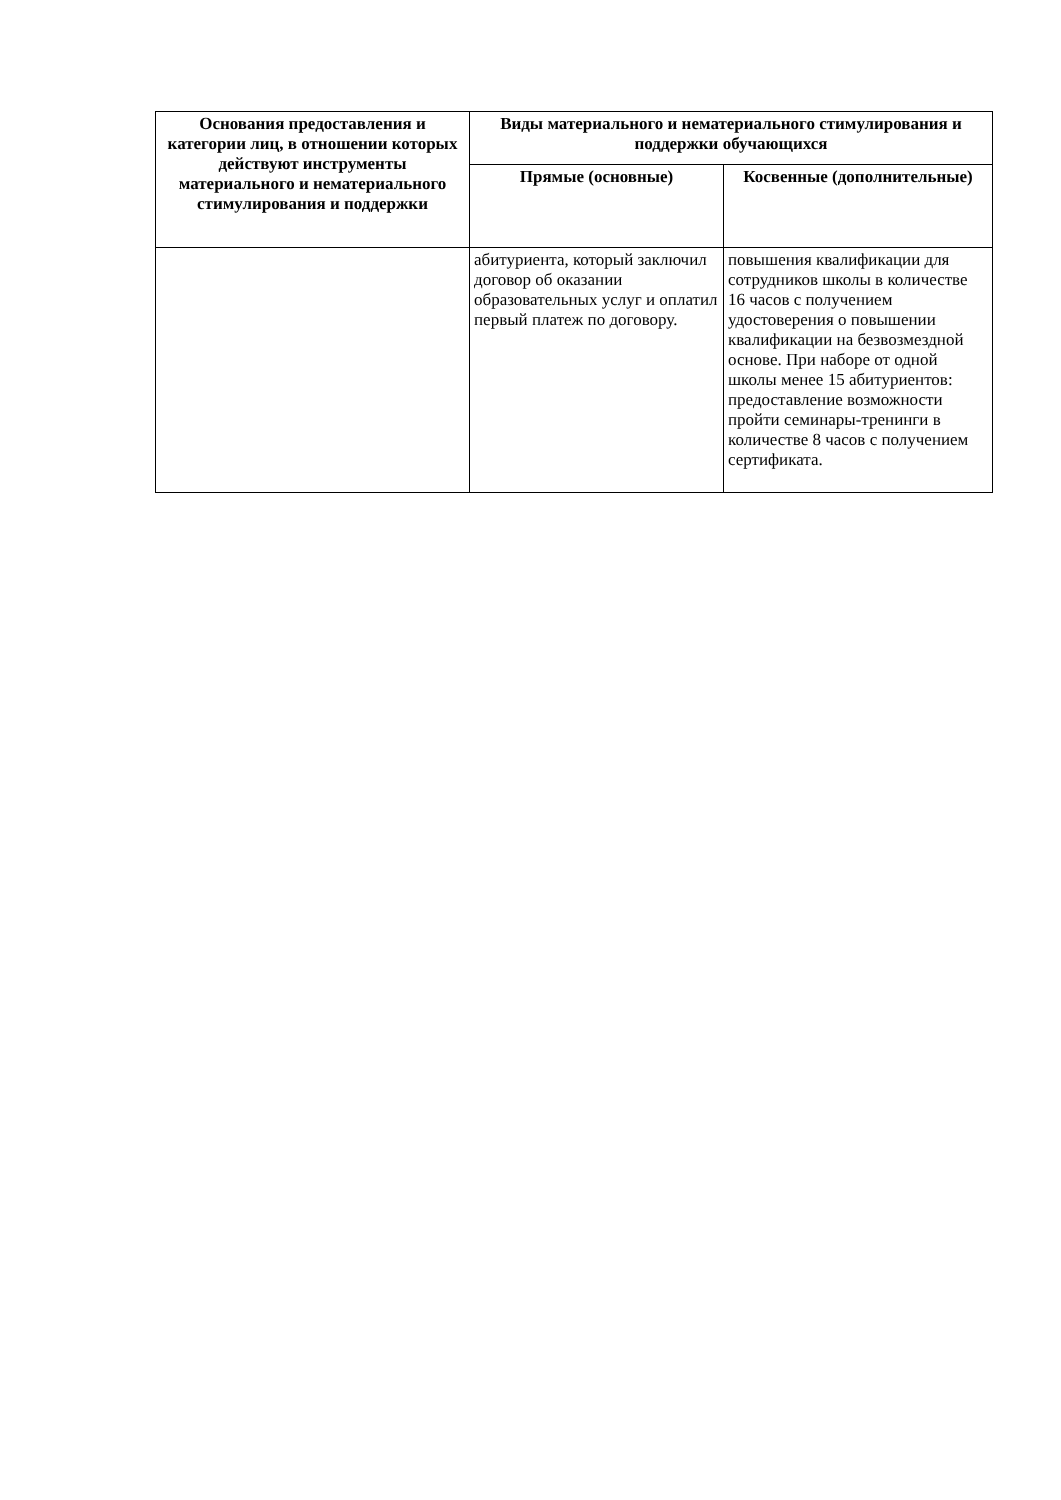| Основания предоставления и категории лиц, в отношении которых действуют инструменты материального и нематериального стимулирования и поддержки | Виды материального и нематериального стимулирования и поддержки обучающихся | |
| --- | --- | --- |
| | Прямые (основные) | Косвенные (дополнительные) |
| | абитуриента, который заключил договор об оказании образовательных услуг и оплатил первый платеж по договору. | повышения квалификации для сотрудников школы в количестве 16 часов с получением удостоверения о повышении квалификации на безвозмездной основе. При наборе от одной школы менее 15 абитуриентов: предоставление возможности пройти семинары-тренинги в количестве 8 часов с получением сертификата. |